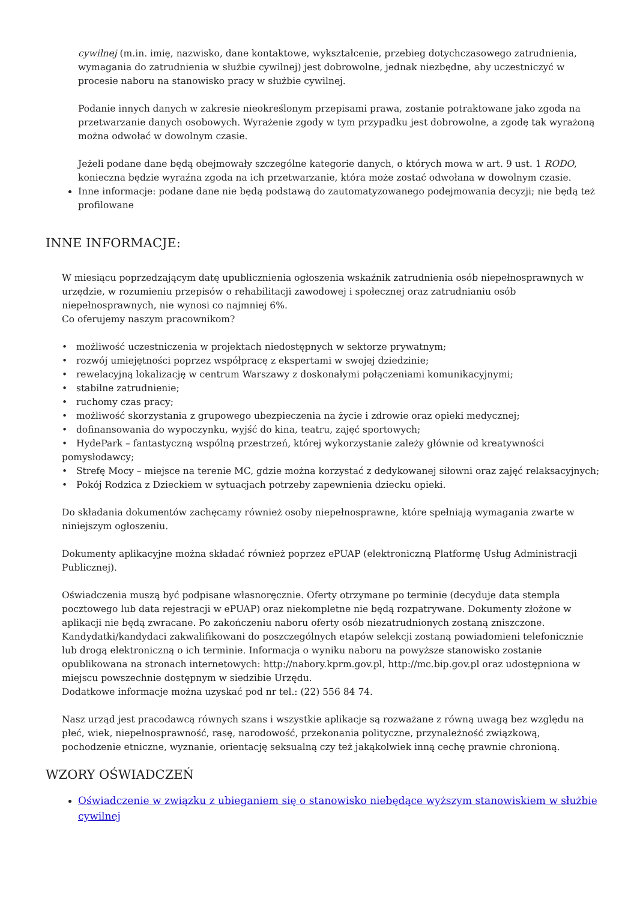cywilnej (m.in. imię, nazwisko, dane kontaktowe, wykształcenie, przebieg dotychczasowego zatrudnienia, wymagania do zatrudnienia w służbie cywilnej) jest dobrowolne, jednak niezbędne, aby uczestniczyć w procesie naboru na stanowisko pracy w służbie cywilnej.
Podanie innych danych w zakresie nieokreślonym przepisami prawa, zostanie potraktowane jako zgoda na przetwarzanie danych osobowych. Wyrażenie zgody w tym przypadku jest dobrowolne, a zgodę tak wyrażoną można odwołać w dowolnym czasie.
Jeżeli podane dane będą obejmowały szczególne kategorie danych, o których mowa w art. 9 ust. 1 RODO, konieczna będzie wyraźna zgoda na ich przetwarzanie, która może zostać odwołana w dowolnym czasie.
Inne informacje: podane dane nie będą podstawą do zautomatyzowanego podejmowania decyzji; nie będą też profilowane
INNE INFORMACJE:
W miesiącu poprzedzającym datę upublicznienia ogłoszenia wskaźnik zatrudnienia osób niepełnosprawnych w urzędzie, w rozumieniu przepisów o rehabilitacji zawodowej i społecznej oraz zatrudnianiu osób niepełnosprawnych, nie wynosi co najmniej 6%.
Co oferujemy naszym pracownikom?
• możliwość uczestniczenia w projektach niedostępnych w sektorze prywatnym;
• rozwój umiejętności poprzez współpracę z ekspertami w swojej dziedzinie;
• rewelacyjną lokalizację w centrum Warszawy z doskonałymi połączeniami komunikacyjnymi;
• stabilne zatrudnienie;
• ruchomy czas pracy;
• możliwość skorzystania z grupowego ubezpieczenia na życie i zdrowie oraz opieki medycznej;
• dofinansowania do wypoczynku, wyjść do kina, teatru, zajęć sportowych;
• HydePark – fantastyczną wspólną przestrzeń, której wykorzystanie zależy głównie od kreatywności pomysłodawcy;
• Strefę Mocy – miejsce na terenie MC, gdzie można korzystać z dedykowanej siłowni oraz zajęć relaksacyjnych;
• Pokój Rodzica z Dzieckiem w sytuacjach potrzeby zapewnienia dziecku opieki.
Do składania dokumentów zachęcamy również osoby niepełnosprawne, które spełniają wymagania zwarte w niniejszym ogłoszeniu.
Dokumenty aplikacyjne można składać również poprzez ePUAP (elektroniczną Platformę Usług Administracji Publicznej).
Oświadczenia muszą być podpisane własnoręcznie. Oferty otrzymane po terminie (decyduje data stempla pocztowego lub data rejestracji w ePUAP) oraz niekompletne nie będą rozpatrywane. Dokumenty złożone w aplikacji nie będą zwracane. Po zakończeniu naboru oferty osób niezatrudnionych zostaną zniszczone. Kandydatki/kandydaci zakwalifikowani do poszczególnych etapów selekcji zostaną powiadomieni telefonicznie lub drogą elektroniczną o ich terminie. Informacja o wyniku naboru na powyższe stanowisko zostanie opublikowana na stronach internetowych: http://nabory.kprm.gov.pl, http://mc.bip.gov.pl oraz udostępniona w miejscu powszechnie dostępnym w siedzibie Urzędu.
Dodatkowe informacje można uzyskać pod nr tel.: (22) 556 84 74.
Nasz urząd jest pracodawcą równych szans i wszystkie aplikacje są rozważane z równą uwagą bez względu na płeć, wiek, niepełnosprawność, rasę, narodowość, przekonania polityczne, przynależność związkową, pochodzenie etniczne, wyznanie, orientację seksualną czy też jakąkolwiek inną cechę prawnie chronioną.
WZORY OŚWIADCZEŃ
Oświadczenie w związku z ubieganiem się o stanowisko niebędące wyższym stanowiskiem w służbie cywilnej